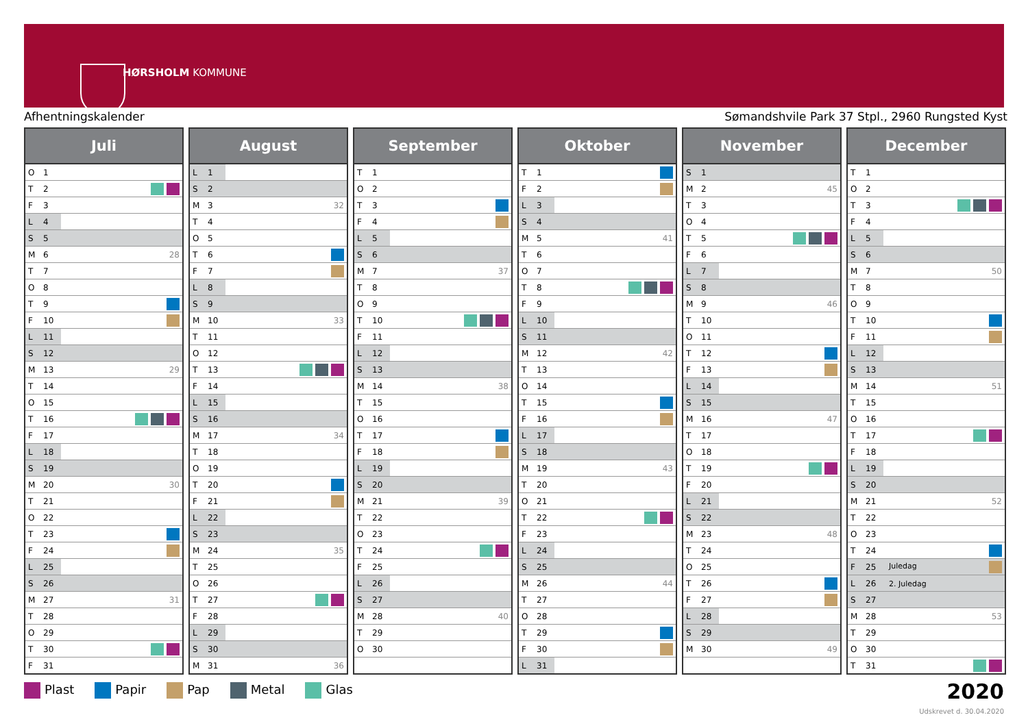HØRSHOLM KOMMUNE
Afhentningskalender Sømandshvile Park 37 Stpl., 2960 Rungsted Kyst
| Juli | | |
| --- | --- | --- |
| O | 1 | |
| T | 2 | |
| F | 3 | |
| L | 4 | |
| S | 5 | |
| M | 6 | 28 |
| T | 7 | |
| O | 8 | |
| T | 9 | |
| F | 10 | |
| L | 11 | |
| S | 12 | |
| M | 13 | 29 |
| T | 14 | |
| O | 15 | |
| T | 16 | |
| F | 17 | |
| L | 18 | |
| S | 19 | |
| M | 20 | 30 |
| T | 21 | |
| O | 22 | |
| T | 23 | |
| F | 24 | |
| L | 25 | |
| S | 26 | |
| M | 27 | 31 |
| T | 28 | |
| O | 29 | |
| T | 30 | |
| F | 31 | |
| August | | |
| --- | --- | --- |
| L | 1 | |
| S | 2 | |
| M | 3 | 32 |
| T | 4 | |
| O | 5 | |
| T | 6 | |
| F | 7 | |
| L | 8 | |
| S | 9 | |
| M | 10 | 33 |
| T | 11 | |
| O | 12 | |
| T | 13 | |
| F | 14 | |
| L | 15 | |
| S | 16 | |
| M | 17 | 34 |
| T | 18 | |
| O | 19 | |
| T | 20 | |
| F | 21 | |
| L | 22 | |
| S | 23 | |
| M | 24 | 35 |
| T | 25 | |
| O | 26 | |
| T | 27 | |
| F | 28 | |
| L | 29 | |
| S | 30 | |
| M | 31 | 36 |
| September | | |
| --- | --- | --- |
| T | 1 | |
| O | 2 | |
| T | 3 | |
| F | 4 | |
| L | 5 | |
| S | 6 | |
| M | 7 | 37 |
| T | 8 | |
| O | 9 | |
| T | 10 | |
| F | 11 | |
| L | 12 | |
| S | 13 | |
| M | 14 | 38 |
| T | 15 | |
| O | 16 | |
| T | 17 | |
| F | 18 | |
| L | 19 | |
| S | 20 | |
| M | 21 | 39 |
| T | 22 | |
| O | 23 | |
| T | 24 | |
| F | 25 | |
| L | 26 | |
| S | 27 | |
| M | 28 | 40 |
| T | 29 | |
| O | 30 | |
| Oktober | | |
| --- | --- | --- |
| T | 1 | |
| F | 2 | |
| L | 3 | |
| S | 4 | |
| M | 5 | 41 |
| T | 6 | |
| O | 7 | |
| T | 8 | |
| F | 9 | |
| L | 10 | |
| S | 11 | |
| M | 12 | 42 |
| T | 13 | |
| O | 14 | |
| T | 15 | |
| F | 16 | |
| L | 17 | |
| S | 18 | |
| M | 19 | 43 |
| T | 20 | |
| O | 21 | |
| T | 22 | |
| F | 23 | |
| L | 24 | |
| S | 25 | |
| M | 26 | 44 |
| T | 27 | |
| O | 28 | |
| T | 29 | |
| F | 30 | |
| L | 31 | |
| November | | |
| --- | --- | --- |
| S | 1 | |
| M | 2 | 45 |
| T | 3 | |
| O | 4 | |
| T | 5 | |
| F | 6 | |
| L | 7 | |
| S | 8 | |
| M | 9 | 46 |
| T | 10 | |
| O | 11 | |
| T | 12 | |
| F | 13 | |
| L | 14 | |
| S | 15 | |
| M | 16 | 47 |
| T | 17 | |
| O | 18 | |
| T | 19 | |
| F | 20 | |
| L | 21 | |
| S | 22 | |
| M | 23 | 48 |
| T | 24 | |
| O | 25 | |
| T | 26 | |
| F | 27 | |
| L | 28 | |
| S | 29 | |
| M | 30 | 49 |
| December | | |
| --- | --- | --- |
| T | 1 | |
| O | 2 | |
| T | 3 | |
| F | 4 | |
| L | 5 | |
| S | 6 | |
| M | 7 | 50 |
| T | 8 | |
| O | 9 | |
| T | 10 | |
| F | 11 | |
| L | 12 | |
| S | 13 | |
| M | 14 | 51 |
| T | 15 | |
| O | 16 | |
| T | 17 | |
| F | 18 | |
| L | 19 | |
| S | 20 | |
| M | 21 | 52 |
| T | 22 | |
| O | 23 | |
| T | 24 | |
| F | 25 | Juledag |
| L | 26 | 2. Juledag |
| S | 27 | |
| M | 28 | 53 |
| T | 29 | |
| O | 30 | |
| T | 31 | |
Plast Papir Pap Metal Glas 2020
Udskrevet d. 30.04.2020